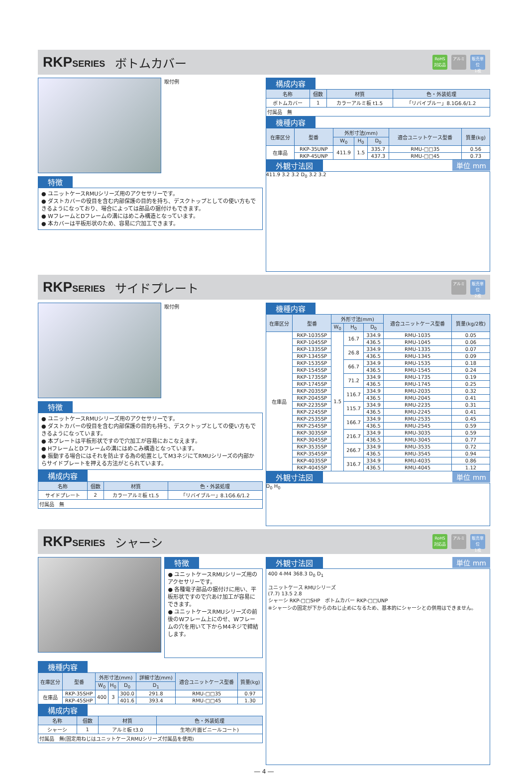RKPSERIES ボトムカバー RoHS
対応品 アルミ 販売単位
1枚
取付例
特徴
● ユニットケースRMUシリーズ用のアクセサリーです。
● ダストカバーの役目を含む内部保護の目的を持ち、デスクトップとしての使い方もできるようになっており、場合によっては部品の据付けもできます。
● WフレームとDフレームの溝にはめこみ構造となっています。
● 本カバーは平板形状のため、容易に穴加工できます。
構成内容
| 名称 | 個数 | 材質 | 色・外装処理 |
| --- | --- | --- | --- |
| ボトムカバー | 1 | カラーアルミ板 t1.5 | 「リバイブルー」8.1G6.6/1.2 |
| 付属品 無 | | | |
機種内容
| 在庫区分 | 型番 | 外形寸法(mm) | | | 適合ユニットケース型番 | 質量(kg) |
| --- | --- | --- | --- | --- | --- | --- |
| | | W<sub>0</sub> | H<sub>0</sub> | D<sub>0</sub> | | |
| 在庫品 | RKP-35UNP | 411.9 | 1.5 | 335.7 | RMU-□□35 | 0.56 |
| | RKP-45UNP | | | 437.3 | RMU-□□45 | 0.73 |
外観寸法図
単位 mm
411.9 3.2 3.2 D<sub>0</sub> 3.2 3.2
RKPSERIES サイドプレート アルミ 販売単位
2枚
取付例
特徴
● ユニットケースRMUシリーズ用のアクセサリーです。
● ダストカバーの役目を含む内部保護の目的も持ち、デスクトップとしての使い方もできるようになっています。
● 本プレートは平板形状ですので穴加工が容易におこなえます。
● HフレームとDフレームの溝にはめこみ構造となっています。
● 振動する場合にはそれを防止する為の処置としてM3ネジにてRMUシリーズの内部からサイドプレートを押える方法がとられています。
構成内容
| 名称 | 個数 | 材質 | 色・外装処理 |
| --- | --- | --- | --- |
| サイドプレート | 2 | カラーアルミ板 t1.5 | 「リバイブルー」8.1G6.6/1.2 |
| 付属品 無 | | | |
機種内容
| 在庫区分 | 型番 | 外形寸法(mm) | | | 適合ユニットケース型番 | 質量(kg/2枚) |
| --- | --- | --- | --- | --- | --- | --- |
| | | W<sub>0</sub> | H<sub>0</sub> | D<sub>0</sub> | | |
| 在庫品 | RKP-1035SP | 1.5 | 16.7 | 334.9 | RMU-1035 | 0.05 |
| | RKP-1045SP | | | 436.5 | RMU-1045 | 0.06 |
| | RKP-1335SP | | 26.8 | 334.9 | RMU-1335 | 0.07 |
| | RKP-1345SP | | | 436.5 | RMU-1345 | 0.09 |
| | RKP-1535SP | | 66.7 | 334.9 | RMU-1535 | 0.18 |
| | RKP-1545SP | | | 436.5 | RMU-1545 | 0.24 |
| | RKP-1735SP | | 71.2 | 334.9 | RMU-1735 | 0.19 |
| | RKP-1745SP | | | 436.5 | RMU-1745 | 0.25 |
| | RKP-2035SP | | 116.7 | 334.9 | RMU-2035 | 0.32 |
| | RKP-2045SP | | | 436.5 | RMU-2045 | 0.41 |
| | RKP-2235SP | | 115.7 | 334.9 | RMU-2235 | 0.31 |
| | RKP-2245SP | | | 436.5 | RMU-2245 | 0.41 |
| | RKP-2535SP | | 166.7 | 334.9 | RMU-2535 | 0.45 |
| | RKP-2545SP | | | 436.5 | RMU-2545 | 0.59 |
| | RKP-3035SP | | 216.7 | 334.9 | RMU-3035 | 0.59 |
| | RKP-3045SP | | | 436.5 | RMU-3045 | 0.77 |
| | RKP-3535SP | | 266.7 | 334.9 | RMU-3535 | 0.72 |
| | RKP-3545SP | | | 436.5 | RMU-3545 | 0.94 |
| | RKP-4035SP | | 316.7 | 334.9 | RMU-4035 | 0.86 |
| | RKP-4045SP | | | 436.5 | RMU-4045 | 1.12 |
外観寸法図
単位 mm
D<sub>0</sub> H<sub>0</sub>
RKPSERIES シャーシ RoHS
対応品 アルミ 販売単位
1枚
特徴
● ユニットケースRMUシリーズ用のアクセサリーです。
● 各種電子部品の据付けに用い、平板形状ですので穴あけ加工が容易にできます。
● ユニットケースRMUシリーズの前後のWフレーム上にのせ、Wフレームの穴を用いて下からM4ネジで締結します。
機種内容
| 在庫区分 | 型番 | 外形寸法(mm) | | | 詳細寸法(mm) | 適合ユニットケース型番 | 質量(kg) |
| --- | --- | --- | --- | --- | --- | --- | --- |
| | | W<sub>0</sub> | H<sub>0</sub> | D<sub>0</sub> | D<sub>1</sub> | | |
| 在庫品 | RKP-35SHP | 400 | 3 | 300.0 | 291.8 | RMU-□□35 | 0.97 |
| | RKP-45SHP | | | 401.6 | 393.4 | RMU-□□45 | 1.30 |
構成内容
| 名称 | 個数 | 材質 | 色・外装処理 |
| --- | --- | --- | --- |
| シャーシ | 1 | アルミ板 t3.0 | 生地(片面ビニールコート) |
| 付属品 無(固定用ねじはユニットケースRMUシリーズ付属品を使用) | | | |
外観寸法図
単位 mm
400 4-M4 368.3 D<sub>0</sub> D<sub>1</sub>
ユニットケース RMUシリーズ
(7.7) 13.5 2.8
シャーシ RKP-□□SHP　ボトムカバー RKP-□□UNP
※シャーシの固定が下からのねじ止めになるため、基本的にシャーシとの併用はできません。
― 4 ―